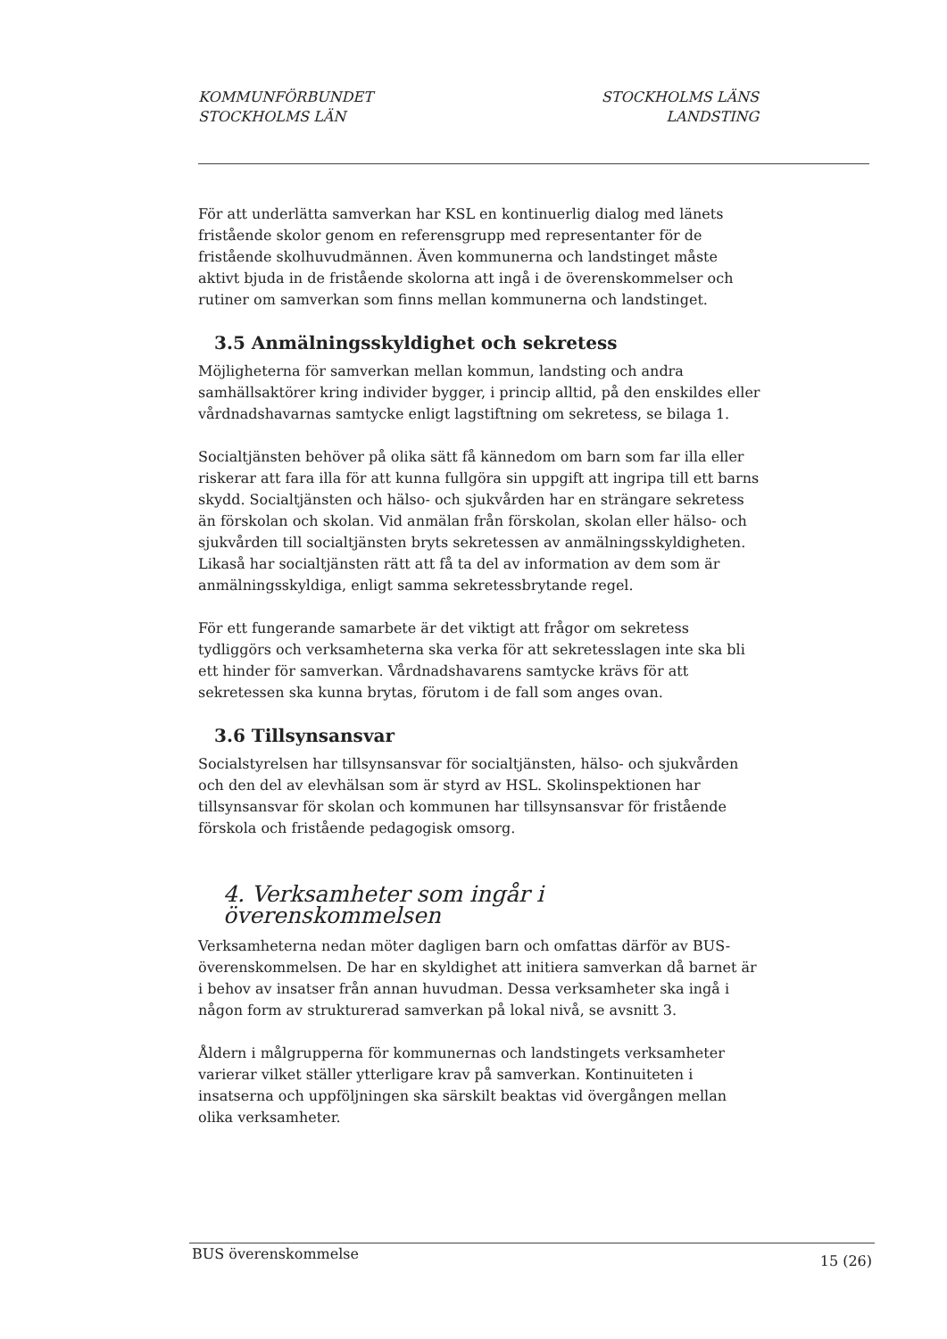KOMMUNFÖRBUNDET
STOCKHOLMS LÄN
STOCKHOLMS LÄNS
LANDSTING
För att underlätta samverkan har KSL en kontinuerlig dialog med länets fristående skolor genom en referensgrupp med representanter för de fristående skolhuvudmännen. Även kommunerna och landstinget måste aktivt bjuda in de fristående skolorna att ingå i de överenskommelser och rutiner om samverkan som finns mellan kommunerna och landstinget.
3.5 Anmälningsskyldighet och sekretess
Möjligheterna för samverkan mellan kommun, landsting och andra samhällsaktörer kring individer bygger, i princip alltid, på den enskildes eller vårdnadshavarnas samtycke enligt lagstiftning om sekretess, se bilaga 1.
Socialtjänsten behöver på olika sätt få kännedom om barn som far illa eller riskerar att fara illa för att kunna fullgöra sin uppgift att ingripa till ett barns skydd. Socialtjänsten och hälso- och sjukvården har en strängare sekretess än förskolan och skolan. Vid anmälan från förskolan, skolan eller hälso- och sjukvården till socialtjänsten bryts sekretessen av anmälningsskyldigheten. Likaså har socialtjänsten rätt att få ta del av information av dem som är anmälningsskyldiga, enligt samma sekretessbrytande regel.
För ett fungerande samarbete är det viktigt att frågor om sekretess tydliggörs och verksamheterna ska verka för att sekretesslagen inte ska bli ett hinder för samverkan. Vårdnadshavarens samtycke krävs för att sekretessen ska kunna brytas, förutom i de fall som anges ovan.
3.6 Tillsynsansvar
Socialstyrelsen har tillsynsansvar för socialtjänsten, hälso- och sjukvården och den del av elevhälsan som är styrd av HSL. Skolinspektionen har tillsynsansvar för skolan och kommunen har tillsynsansvar för fristående förskola och fristående pedagogisk omsorg.
4. Verksamheter som ingår i överenskommelsen
Verksamheterna nedan möter dagligen barn och omfattas därför av BUS-överenskommelsen. De har en skyldighet att initiera samverkan då barnet är i behov av insatser från annan huvudman. Dessa verksamheter ska ingå i någon form av strukturerad samverkan på lokal nivå, se avsnitt 3.
Åldern i målgrupperna för kommunernas och landstingets verksamheter varierar vilket ställer ytterligare krav på samverkan. Kontinuiteten i insatserna och uppföljningen ska särskilt beaktas vid övergången mellan olika verksamheter.
BUS överenskommelse 15 (26)